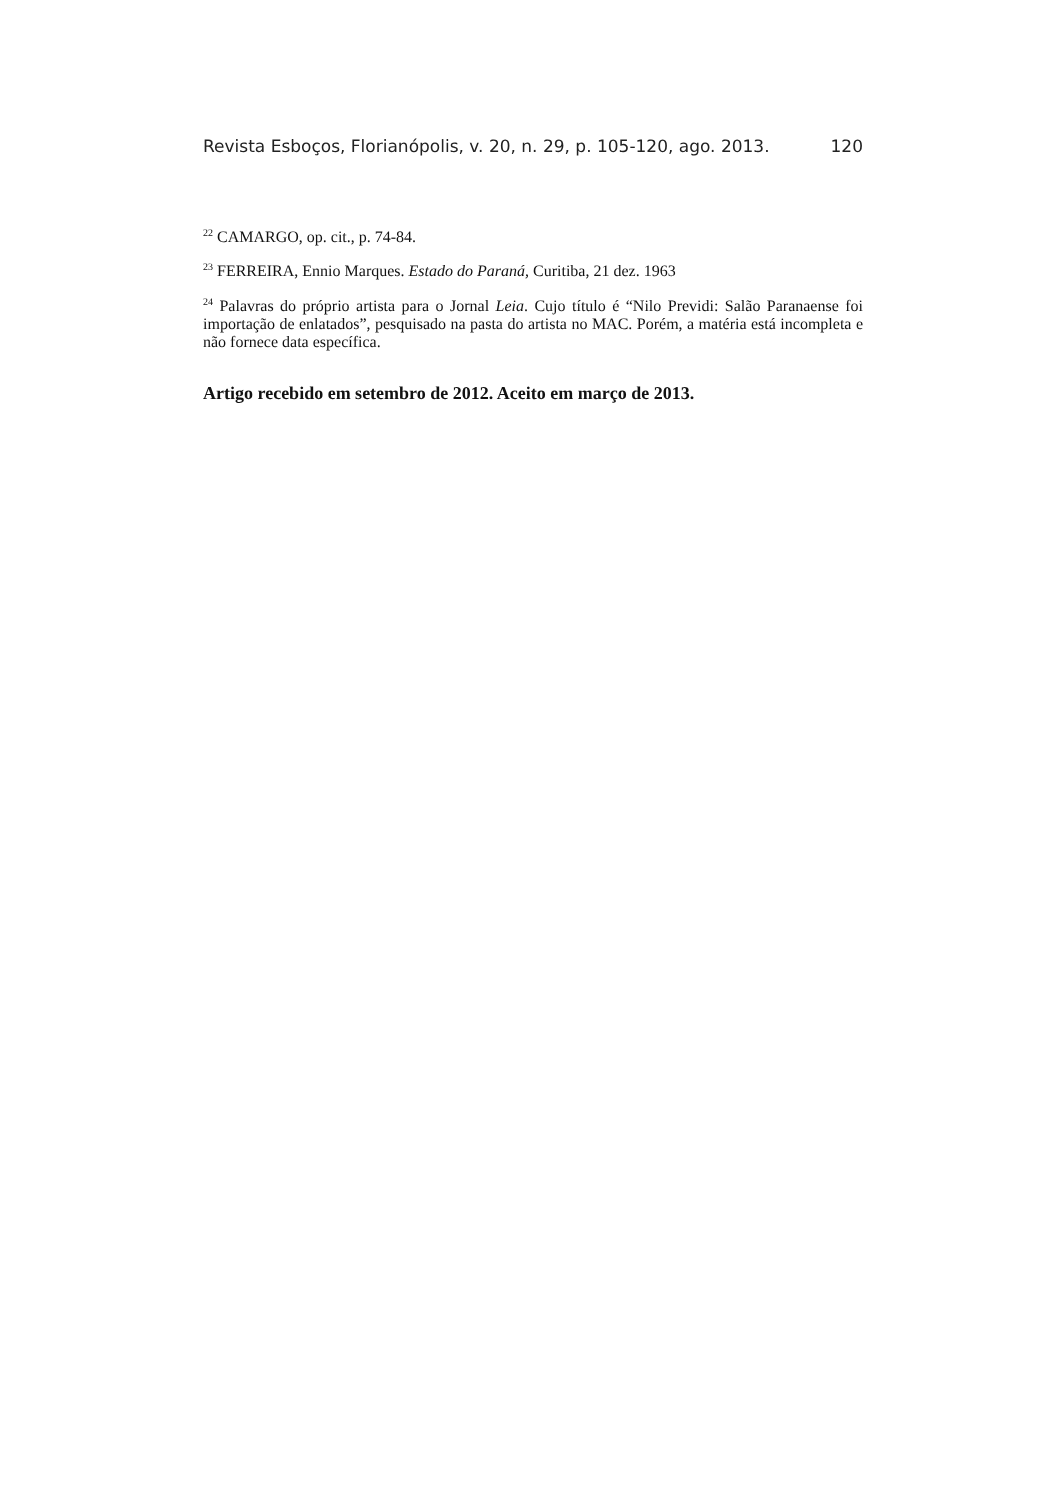Revista Esboços, Florianópolis, v. 20, n. 29, p. 105-120, ago. 2013. 120
<sup>22</sup> CAMARGO, op. cit., p. 74-84.
<sup>23</sup> FERREIRA, Ennio Marques. Estado do Paraná, Curitiba, 21 dez. 1963
<sup>24</sup> Palavras do próprio artista para o Jornal Leia. Cujo título é “Nilo Previdi: Salão Paranaense foi importação de enlatados”, pesquisado na pasta do artista no MAC. Porém, a matéria está incompleta e não fornece data específica.
Artigo recebido em setembro de 2012. Aceito em março de 2013.